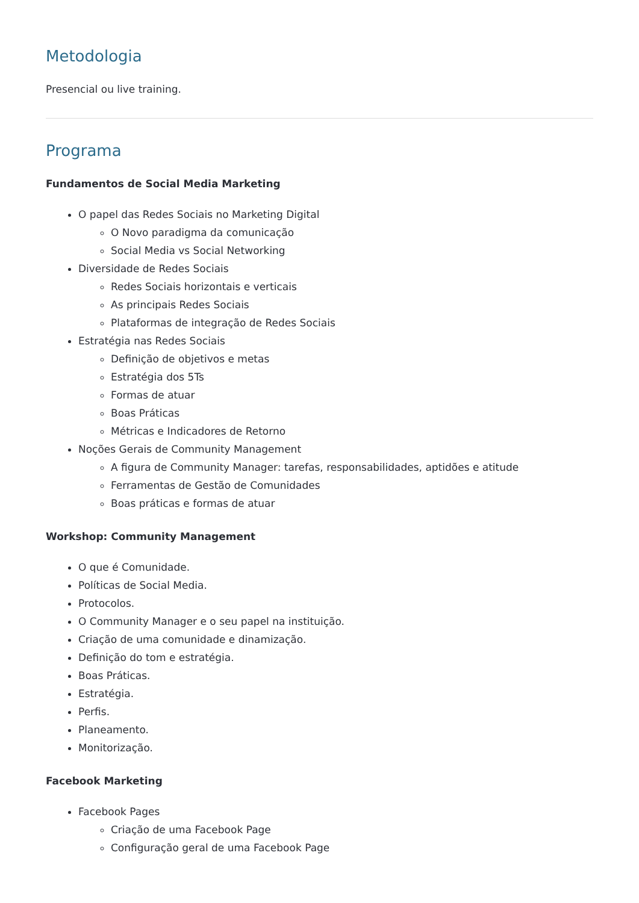Metodologia
Presencial ou live training.
Programa
Fundamentos de Social Media Marketing
O papel das Redes Sociais no Marketing Digital
O Novo paradigma da comunicação
Social Media vs Social Networking
Diversidade de Redes Sociais
Redes Sociais horizontais e verticais
As principais Redes Sociais
Plataformas de integração de Redes Sociais
Estratégia nas Redes Sociais
Definição de objetivos e metas
Estratégia dos 5Ts
Formas de atuar
Boas Práticas
Métricas e Indicadores de Retorno
Noções Gerais de Community Management
A figura de Community Manager: tarefas, responsabilidades, aptidões e atitude
Ferramentas de Gestão de Comunidades
Boas práticas e formas de atuar
Workshop: Community Management
O que é Comunidade.
Políticas de Social Media.
Protocolos.
O Community Manager e o seu papel na instituição.
Criação de uma comunidade e dinamização.
Definição do tom e estratégia.
Boas Práticas.
Estratégia.
Perfis.
Planeamento.
Monitorização.
Facebook Marketing
Facebook Pages
Criação de uma Facebook Page
Configuração geral de uma Facebook Page